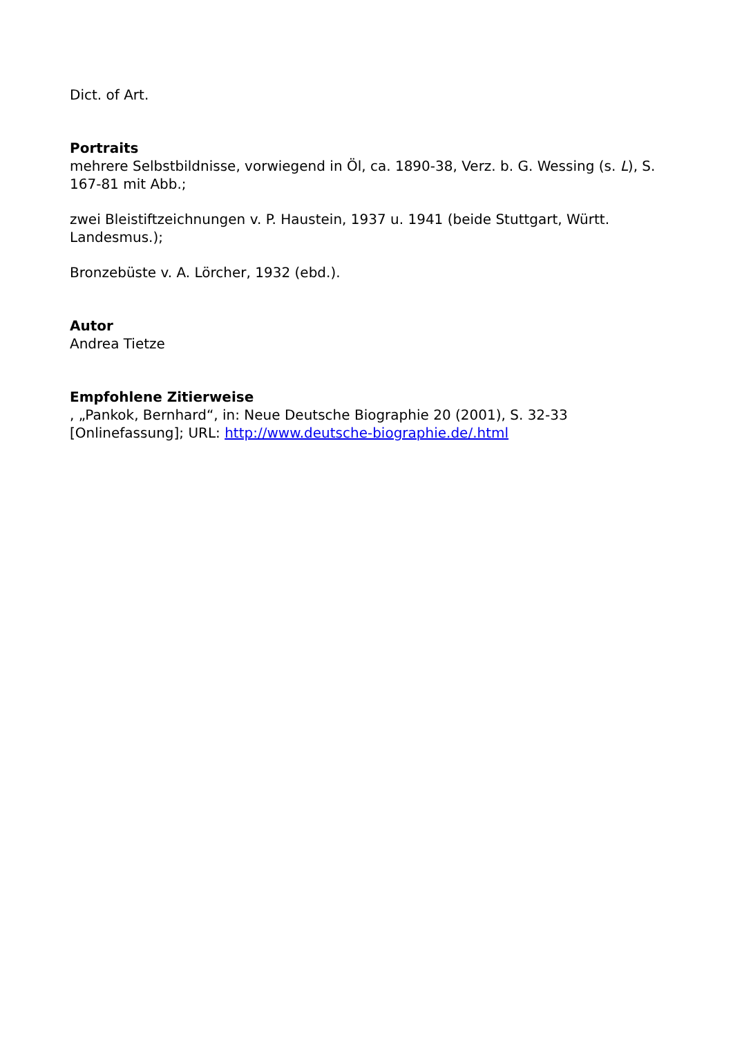Dict. of Art.
Portraits
mehrere Selbstbildnisse, vorwiegend in Öl, ca. 1890-38, Verz. b. G. Wessing (s. L), S. 167-81 mit Abb.;
zwei Bleistiftzeichnungen v. P. Haustein, 1937 u. 1941 (beide Stuttgart, Württ. Landesmus.);
Bronzebüste v. A. Lörcher, 1932 (ebd.).
Autor
Andrea Tietze
Empfohlene Zitierweise
, „Pankok, Bernhard“, in: Neue Deutsche Biographie 20 (2001), S. 32-33 [Onlinefassung]; URL: http://www.deutsche-biographie.de/.html